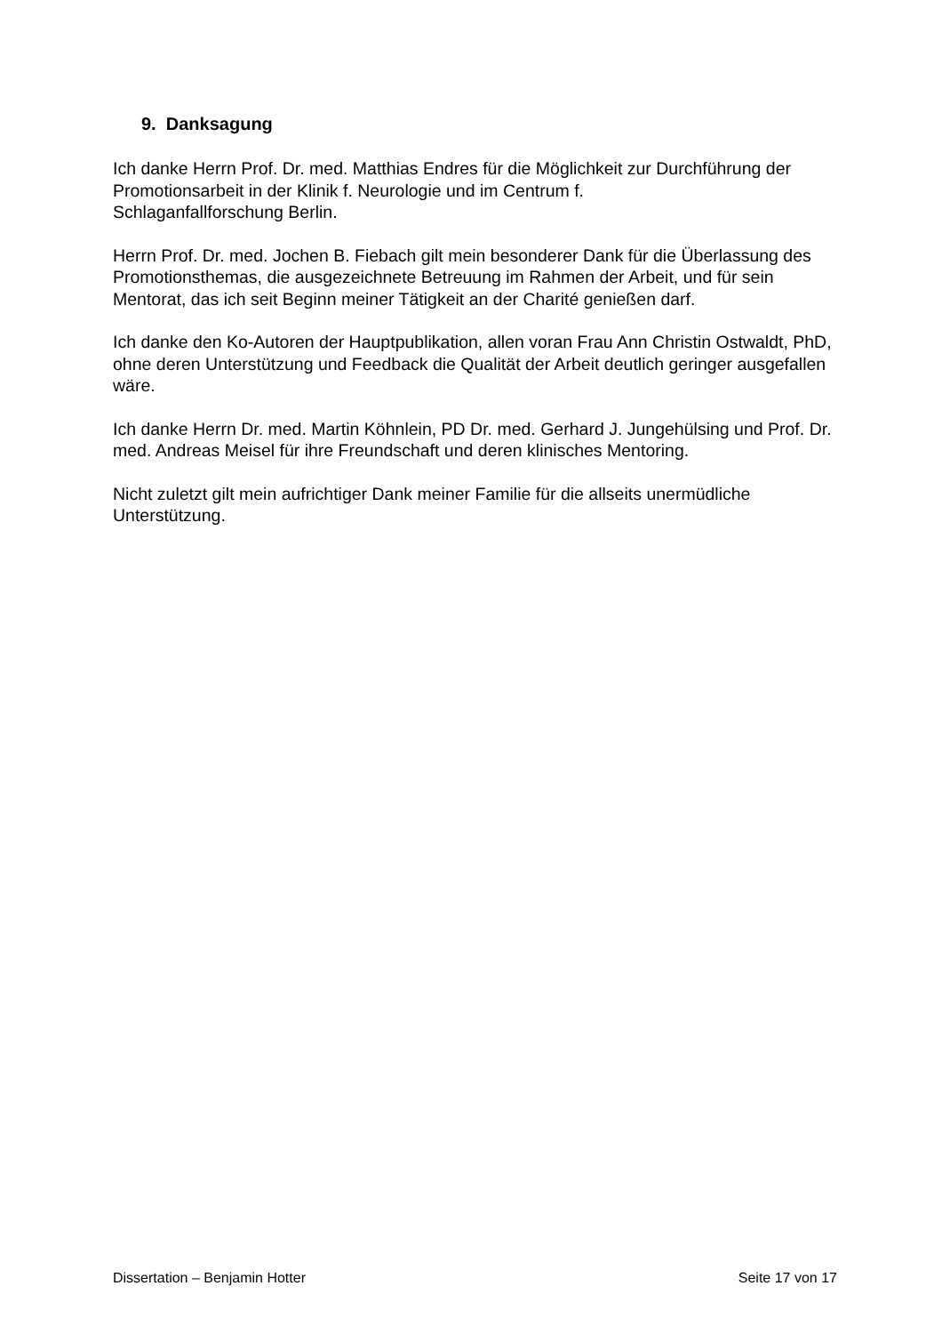9. Danksagung
Ich danke Herrn Prof. Dr. med. Matthias Endres für die Möglichkeit zur Durchführung der Promotionsarbeit in der Klinik f. Neurologie und im Centrum f.
Schlaganfallforschung Berlin.
Herrn Prof. Dr. med. Jochen B. Fiebach gilt mein besonderer Dank für die Überlassung des Promotionsthemas, die ausgezeichnete Betreuung im Rahmen der Arbeit, und für sein Mentorat, das ich seit Beginn meiner Tätigkeit an der Charité genießen darf.
Ich danke den Ko-Autoren der Hauptpublikation, allen voran Frau Ann Christin Ostwaldt, PhD, ohne deren Unterstützung und Feedback die Qualität der Arbeit deutlich geringer ausgefallen wäre.
Ich danke Herrn Dr. med. Martin Köhnlein, PD Dr. med. Gerhard J. Jungehülsing und Prof. Dr. med. Andreas Meisel für ihre Freundschaft und deren klinisches Mentoring.
Nicht zuletzt gilt mein aufrichtiger Dank meiner Familie für die allseits unermüdliche Unterstützung.
Dissertation – Benjamin Hotter Seite 17 von 17